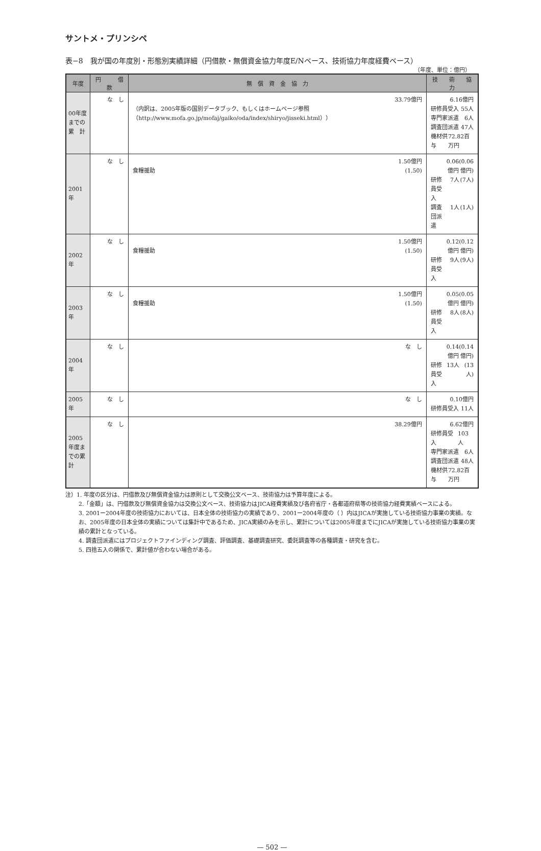サントメ・プリンシペ
表−8　我が国の年度別・形態別実績詳細（円借款・無償資金協力年度E/Nベース、技術協力年度経費ベース）
（年度、単位：億円）
| 年度 | 円 借 款 | 無 償 資 金 協 力 | 技 術 協 力 |
| --- | --- | --- | --- |
| 00年度までの累 計 | な し | 33.79億円 （内訳は、2005年版の国別データブック、もしくはホームページ参照（http://www.mofa.go.jp/mofaj/gaiko/oda/index/shiryo/jisseki.html）） | 6.16億円 研修員受入 55人 専門家派遣 6人 調査団派遣 47人 機材供与 72.82百万円 |
| 2001年 | な し | 1.50億円 食糧援助 (1.50) | 0.06億円 (0.06億円) 研修員受入 7人 (7人) 調査団派遣 1人 (1人) |
| 2002年 | な し | 1.50億円 食糧援助 (1.50) | 0.12億円 (0.12億円) 研修員受入 9人 (9人) |
| 2003年 | な し | 1.50億円 食糧援助 (1.50) | 0.05億円 (0.05億円) 研修員受入 8人 (8人) |
| 2004年 | な し | な し | 0.14億円 (0.14億円) 研修員受入 13人 (13人) |
| 2005年 | な し | な し | 0.10億円 研修員受入 11人 |
| 2005年度までの累計 | な し | 38.29億円 | 6.62億円 研修員受入 103人 専門家派遣 6人 調査団派遣 48人 機材供与 72.82百万円 |
注）1. 年度の区分は、円借款及び無償資金協力は原則として交換公文ベース、技術協力は予算年度による。
2.「金額」は、円借款及び無償資金協力は交換公文ベース、技術協力はJICA経費実績及び各府省庁・各都道府県等の技術協力経費実績ベースによる。
3. 2001ー2004年度の技術協力においては、日本全体の技術協力の実績であり、2001ー2004年度の（ ）内はJICAが実施している技術協力事業の実績。なお、2005年度の日本全体の実績については集計中であるため、JICA実績のみを示し、累計については2005年度までにJICAが実施している技術協力事業の実績の累計となっている。
4. 調査団派遣にはプロジェクトファインディング調査、評価調査、基礎調査研究、委託調査等の各種調査・研究を含む。
5. 四捨五入の関係で、累計値が合わない場合がある。
— 502 —